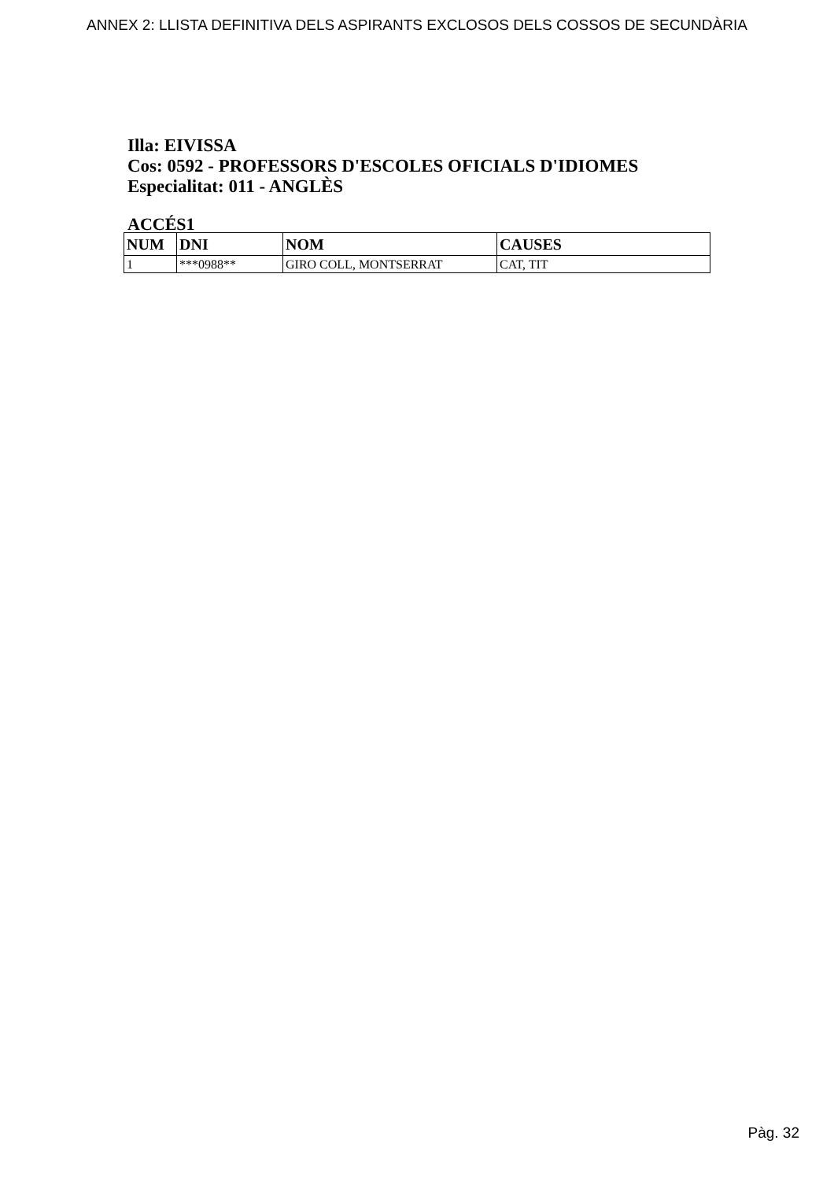ANNEX 2: LLISTA DEFINITIVA DELS ASPIRANTS EXCLOSOS DELS COSSOS DE SECUNDÀRIA
Illa: EIVISSA
Cos: 0592 - PROFESSORS D'ESCOLES OFICIALS D'IDIOMES
Especialitat: 011 - ANGLÈS
ACCÉS1
| NUM | DNI | NOM | CAUSES |
| --- | --- | --- | --- |
| 1 | ***0988** | GIRO COLL, MONTSERRAT | CAT, TIT |
Pàg. 32